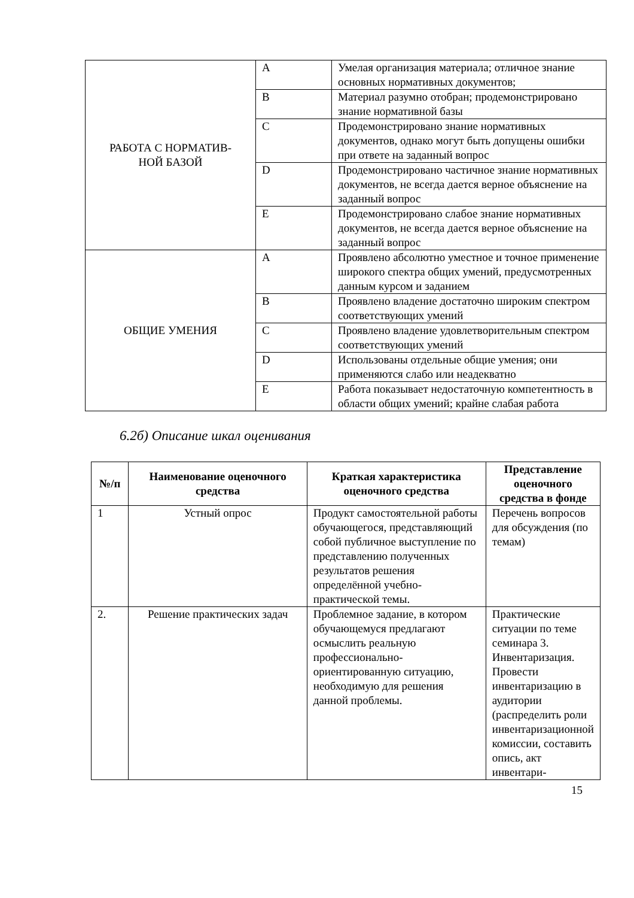| РАБОТА С НОРМАТИВ- НОЙ БАЗОЙ | A | Умелая организация материала; отличное знание основных нормативных документов; |
| | B | Материал разумно отобран; продемонстрировано знание нормативной базы |
| | C | Продемонстрировано знание нормативных документов, однако могут быть допущены ошибки при ответе на заданный вопрос |
| | D | Продемонстрировано частичное знание нормативных документов, не всегда дается верное объяснение на заданный вопрос |
| | E | Продемонстрировано слабое знание нормативных документов, не всегда дается верное объяснение на заданный вопрос |
| ОБЩИЕ УМЕНИЯ | A | Проявлено абсолютно уместное и точное применение широкого спектра общих умений, предусмотренных данным курсом и заданием |
| | B | Проявлено владение достаточно широким спектром соответствующих умений |
| | C | Проявлено владение удовлетворительным спектром соответствующих умений |
| | D | Использованы отдельные общие умения; они применяются слабо или неадекватно |
| | E | Работа показывает недостаточную компетентность в области общих умений; крайне слабая работа |
6.2б) Описание шкал оценивания
| №/п | Наименование оценочного средства | Краткая характеристика оценочного средства | Представление оценочного средства в фонде |
| --- | --- | --- | --- |
| 1 | Устный опрос | Продукт самостоятельной работы обучающегося, представляющий собой публичное выступление по представлению полученных результатов решения определённой учебно-практической темы. | Перечень вопросов для обсуждения (по темам) |
| 2. | Решение практических задач | Проблемное задание, в котором обучающемуся предлагают осмыслить реальную профессионально-ориентированную ситуацию, необходимую для решения данной проблемы. | Практические ситуации по теме семинара 3. Инвентаризация. Провести инвентаризацию в аудитории (распределить роли инвентаризационной комиссии, составить опись, акт инвентари- |
15